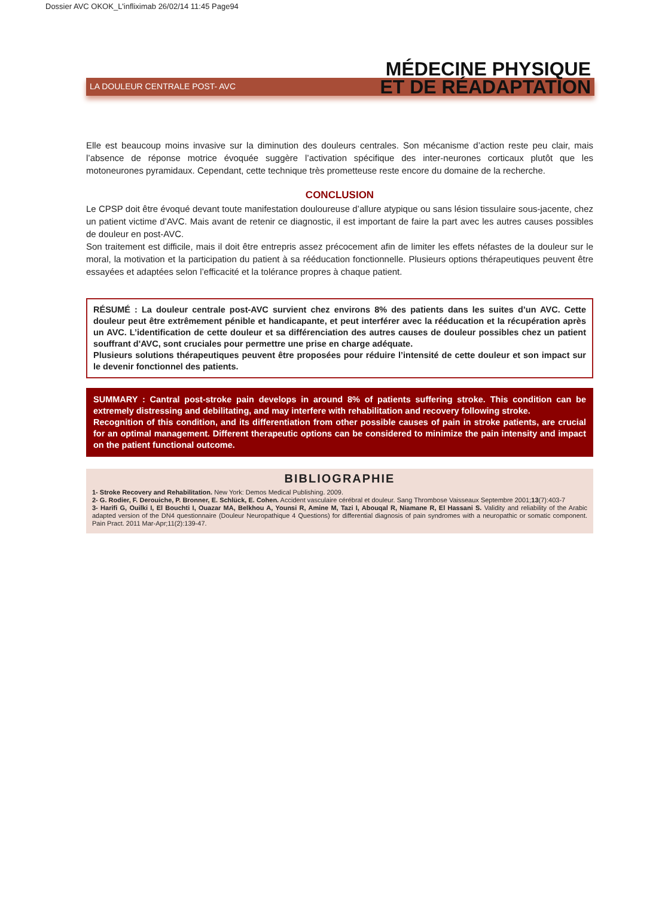Dossier AVC OKOK_L'infliximab 26/02/14 11:45 Page94
MÉDECINE PHYSIQUE
ET DE RÉADAPTATION
LA DOULEUR CENTRALE POST- AVC
Elle est beaucoup moins invasive sur la diminution des douleurs centrales. Son mécanisme d’action reste peu clair, mais l’absence de réponse motrice évoquée suggère l’activation spécifique des inter-neurones corticaux plutôt que les motoneurones pyramidaux. Cependant, cette technique très prometteuse reste encore du domaine de la recherche.
CONCLUSION
Le CPSP doit être évoqué devant toute manifestation douloureuse d’allure atypique ou sans lésion tissulaire sous-jacente, chez un patient victime d’AVC. Mais avant de retenir ce diagnostic, il est important de faire la part avec les autres causes possibles de douleur en post-AVC.
Son traitement est difficile, mais il doit être entrepris assez précocement afin de limiter les effets néfastes de la douleur sur le moral, la motivation et la participation du patient à sa rééducation fonctionnelle. Plusieurs options thérapeutiques peuvent être essayées et adaptées selon l’efficacité et la tolérance propres à chaque patient.
RÉSUMÉ : La douleur centrale post-AVC survient chez environs 8% des patients dans les suites d’un AVC. Cette douleur peut être extrêmement pénible et handicapante, et peut interférer avec la rééducation et la récupération après un AVC. L’identification de cette douleur et sa différenciation des autres causes de douleur possibles chez un patient souffrant d'AVC, sont cruciales pour permettre une prise en charge adéquate.
Plusieurs solutions thérapeutiques peuvent être proposées pour réduire l’intensité de cette douleur et son impact sur le devenir fonctionnel des patients.
SUMMARY : Cantral post-stroke pain develops in around 8% of patients suffering stroke. This condition can be extremely distressing and debilitating, and may interfere with rehabilitation and recovery following stroke.
Recognition of this condition, and its differentiation from other possible causes of pain in stroke patients, are crucial for an optimal management. Different therapeutic options can be considered to minimize the pain intensity and impact on the patient functional outcome.
BIBLIOGRAPHIE
1- Stroke Recovery and Rehabilitation. New York: Demos Medical Publishing. 2009.
2- G. Rodier, F. Derouiche, P. Bronner, E. Schlück, E. Cohen. Accident vasculaire cérébral et douleur. Sang Thrombose Vaisseaux Septembre 2001;13(7):403-7
3- Harifi G, Ouilki I, El Bouchti I, Ouazar MA, Belkhou A, Younsi R, Amine M, Tazi I, Abouqal R, Niamane R, El Hassani S. Validity and reliability of the Arabic adapted version of the DN4 questionnaire (Douleur Neuropathique 4 Questions) for differential diagnosis of pain syndromes with a neuropathic or somatic component. Pain Pract. 2011 Mar-Apr;11(2):139-47.